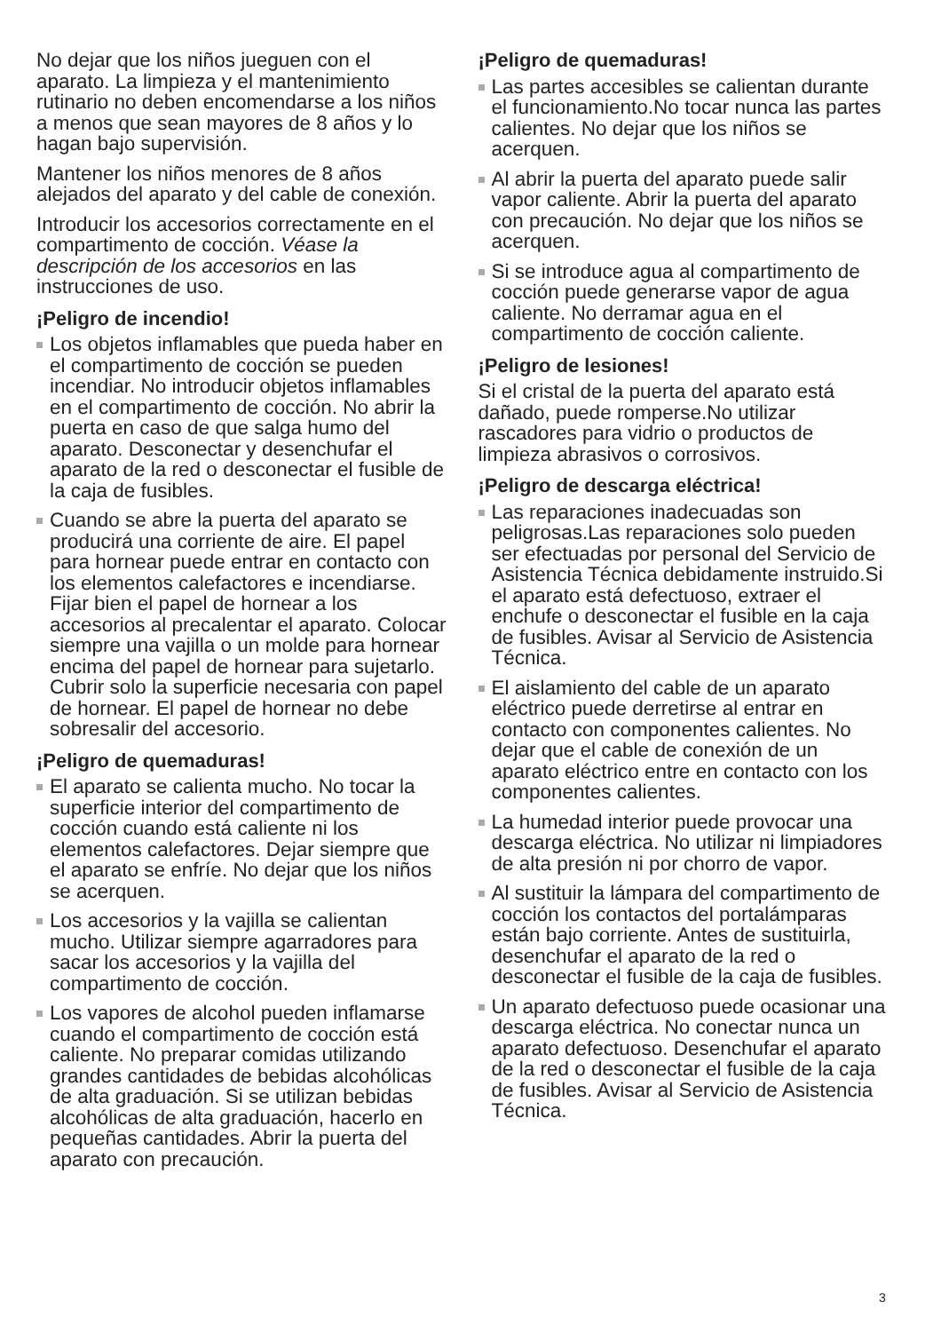No dejar que los niños jueguen con el aparato. La limpieza y el mantenimiento rutinario no deben encomendarse a los niños a menos que sean mayores de 8 años y lo hagan bajo supervisión.
Mantener los niños menores de 8 años alejados del aparato y del cable de conexión.
Introducir los accesorios correctamente en el compartimento de cocción. Véase la descripción de los accesorios en las instrucciones de uso.
¡Peligro de incendio!
Los objetos inflamables que pueda haber en el compartimento de cocción se pueden incendiar. No introducir objetos inflamables en el compartimento de cocción. No abrir la puerta en caso de que salga humo del aparato. Desconectar y desenchufar el aparato de la red o desconectar el fusible de la caja de fusibles.
Cuando se abre la puerta del aparato se producirá una corriente de aire. El papel para hornear puede entrar en contacto con los elementos calefactores e incendiarse. Fijar bien el papel de hornear a los accesorios al precalentar el aparato. Colocar siempre una vajilla o un molde para hornear encima del papel de hornear para sujetarlo. Cubrir solo la superficie necesaria con papel de hornear. El papel de hornear no debe sobresalir del accesorio.
¡Peligro de quemaduras!
El aparato se calienta mucho. No tocar la superficie interior del compartimento de cocción cuando está caliente ni los elementos calefactores. Dejar siempre que el aparato se enfríe. No dejar que los niños se acerquen.
Los accesorios y la vajilla se calientan mucho. Utilizar siempre agarradores para sacar los accesorios y la vajilla del compartimento de cocción.
Los vapores de alcohol pueden inflamarse cuando el compartimento de cocción está caliente. No preparar comidas utilizando grandes cantidades de bebidas alcohólicas de alta graduación. Si se utilizan bebidas alcohólicas de alta graduación, hacerlo en pequeñas cantidades. Abrir la puerta del aparato con precaución.
¡Peligro de quemaduras!
Las partes accesibles se calientan durante el funcionamiento.No tocar nunca las partes calientes. No dejar que los niños se acerquen.
Al abrir la puerta del aparato puede salir vapor caliente. Abrir la puerta del aparato con precaución. No dejar que los niños se acerquen.
Si se introduce agua al compartimento de cocción puede generarse vapor de agua caliente. No derramar agua en el compartimento de cocción caliente.
¡Peligro de lesiones!
Si el cristal de la puerta del aparato está dañado, puede romperse.No utilizar rascadores para vidrio o productos de limpieza abrasivos o corrosivos.
¡Peligro de descarga eléctrica!
Las reparaciones inadecuadas son peligrosas.Las reparaciones solo pueden ser efectuadas por personal del Servicio de Asistencia Técnica debidamente instruido.Si el aparato está defectuoso, extraer el enchufe o desconectar el fusible en la caja de fusibles. Avisar al Servicio de Asistencia Técnica.
El aislamiento del cable de un aparato eléctrico puede derretirse al entrar en contacto con componentes calientes. No dejar que el cable de conexión de un aparato eléctrico entre en contacto con los componentes calientes.
La humedad interior puede provocar una descarga eléctrica. No utilizar ni limpiadores de alta presión ni por chorro de vapor.
Al sustituir la lámpara del compartimento de cocción los contactos del portalámparas están bajo corriente. Antes de sustituirla, desenchufar el aparato de la red o desconectar el fusible de la caja de fusibles.
Un aparato defectuoso puede ocasionar una descarga eléctrica. No conectar nunca un aparato defectuoso. Desenchufar el aparato de la red o desconectar el fusible de la caja de fusibles. Avisar al Servicio de Asistencia Técnica.
3